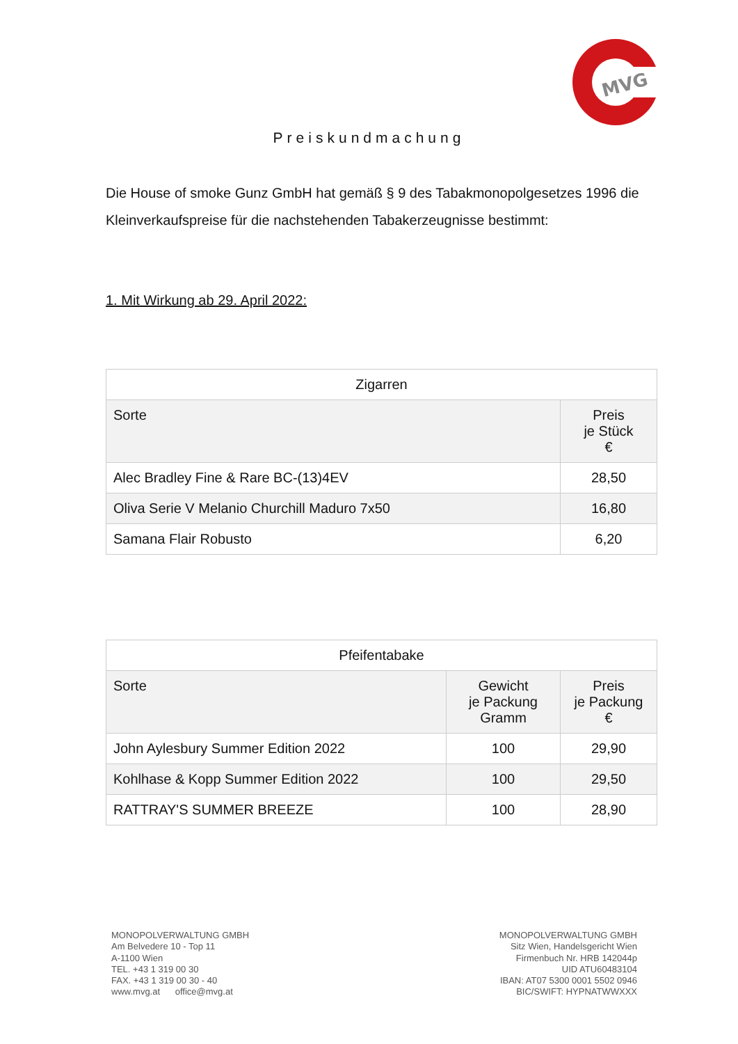MVG
Preiskundmachung
Die House of smoke Gunz GmbH hat gemäß § 9 des Tabakmonopolgesetzes 1996 die Kleinverkaufspreise für die nachstehenden Tabakerzeugnisse bestimmt:
1. Mit Wirkung ab 29. April 2022:
| Zigarren | |
| --- | --- |
| Sorte | Preis je Stück € |
| Alec Bradley Fine & Rare BC-(13)4EV | 28,50 |
| Oliva Serie V Melanio Churchill Maduro 7x50 | 16,80 |
| Samana Flair Robusto | 6,20 |
| Pfeifentabake | | |
| --- | --- | --- |
| Sorte | Gewicht je Packung Gramm | Preis je Packung € |
| John Aylesbury Summer Edition 2022 | 100 | 29,90 |
| Kohlhase & Kopp Summer Edition 2022 | 100 | 29,50 |
| RATTRAY'S SUMMER BREEZE | 100 | 28,90 |
MONOPOLVERWALTUNG GMBH
Am Belvedere 10 - Top 11
A-1100 Wien
TEL. +43 1 319 00 30
FAX. +43 1 319 00 30 - 40
www.mvg.at office@mvg.at
MONOPOLVERWALTUNG GMBH
Sitz Wien, Handelsgericht Wien
Firmenbuch Nr. HRB 142044p
UID ATU60483104
IBAN: AT07 5300 0001 5502 0946
BIC/SWIFT: HYPNATWWXXX